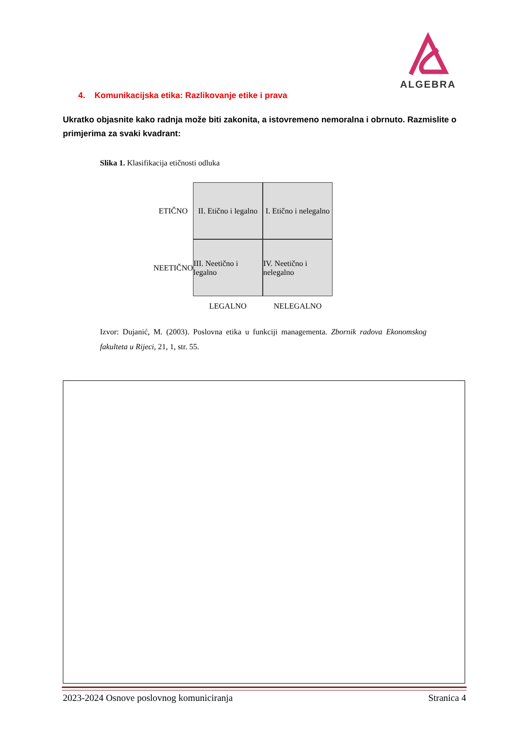ALGEBRA
4. Komunikacijska etika: Razlikovanje etike i prava
Ukratko objasnite kako radnja može biti zakonita, a istovremeno nemoralna i obrnuto. Razmislite o primjerima za svaki kvadrant:
Slika 1. Klasifikacija etičnosti odluka
ETIČNO
II. Etično i legalno
I. Etično i nelegalno
NEETIČNO
III. Neetično i legalno
IV. Neetično i nelegalno
LEGALNO
NELEGALNO
Izvor: Dujanić, M. (2003). Poslovna etika u funkciji managementa. Zbornik radova Ekonomskog fakulteta u Rijeci, 21, 1, str. 55.
2023-2024 Osnove poslovnog komuniciranja Stranica 4